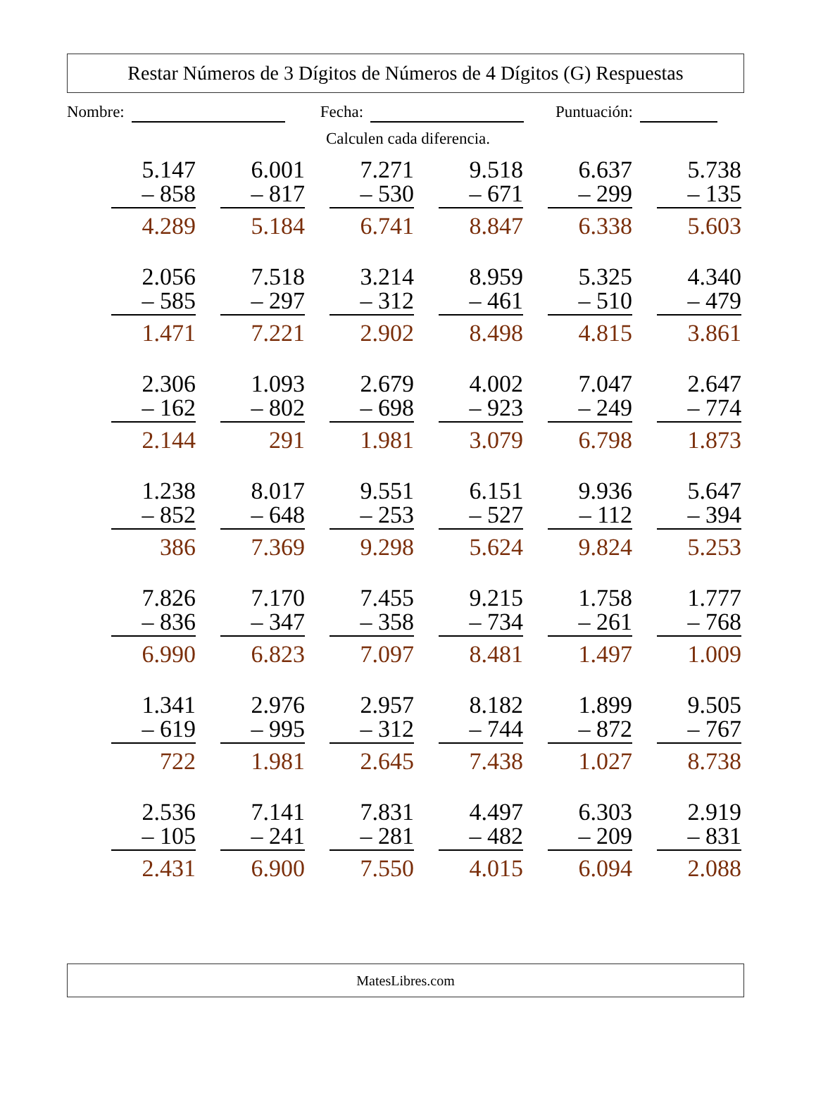Restar Números de 3 Dígitos de Números de 4 Dígitos (G) Respuestas
Nombre: Fecha: Puntuación:
Calculen cada diferencia.
| 5.147 – 858 4.289 | 6.001 – 817 5.184 | 7.271 – 530 6.741 | 9.518 – 671 8.847 | 6.637 – 299 6.338 | 5.738 – 135 5.603 |
| 2.056 – 585 1.471 | 7.518 – 297 7.221 | 3.214 – 312 2.902 | 8.959 – 461 8.498 | 5.325 – 510 4.815 | 4.340 – 479 3.861 |
| 2.306 – 162 2.144 | 1.093 – 802 291 | 2.679 – 698 1.981 | 4.002 – 923 3.079 | 7.047 – 249 6.798 | 2.647 – 774 1.873 |
| 1.238 – 852 386 | 8.017 – 648 7.369 | 9.551 – 253 9.298 | 6.151 – 527 5.624 | 9.936 – 112 9.824 | 5.647 – 394 5.253 |
| 7.826 – 836 6.990 | 7.170 – 347 6.823 | 7.455 – 358 7.097 | 9.215 – 734 8.481 | 1.758 – 261 1.497 | 1.777 – 768 1.009 |
| 1.341 – 619 722 | 2.976 – 995 1.981 | 2.957 – 312 2.645 | 8.182 – 744 7.438 | 1.899 – 872 1.027 | 9.505 – 767 8.738 |
| 2.536 – 105 2.431 | 7.141 – 241 6.900 | 7.831 – 281 7.550 | 4.497 – 482 4.015 | 6.303 – 209 6.094 | 2.919 – 831 2.088 |
MatesLibres.com